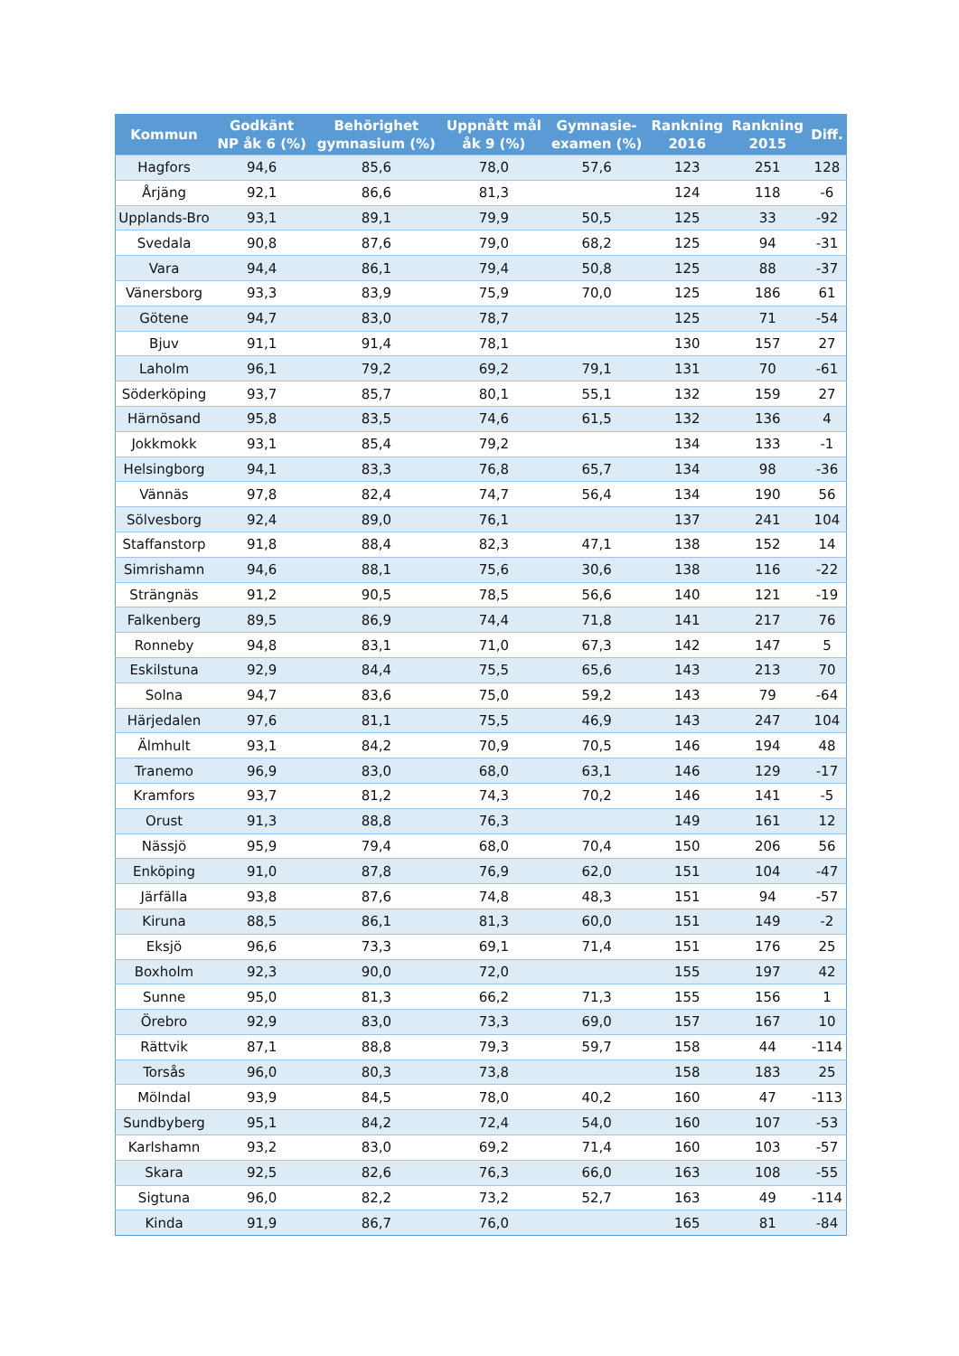| Kommun | Godkänt NP åk 6 (%) | Behörighet gymnasium (%) | Uppnått mål åk 9 (%) | Gymnasie- examen (%) | Rankning 2016 | Rankning 2015 | Diff. |
| --- | --- | --- | --- | --- | --- | --- | --- |
| Hagfors | 94,6 | 85,6 | 78,0 | 57,6 | 123 | 251 | 128 |
| Årjäng | 92,1 | 86,6 | 81,3 | | 124 | 118 | -6 |
| Upplands-Bro | 93,1 | 89,1 | 79,9 | 50,5 | 125 | 33 | -92 |
| Svedala | 90,8 | 87,6 | 79,0 | 68,2 | 125 | 94 | -31 |
| Vara | 94,4 | 86,1 | 79,4 | 50,8 | 125 | 88 | -37 |
| Vänersborg | 93,3 | 83,9 | 75,9 | 70,0 | 125 | 186 | 61 |
| Götene | 94,7 | 83,0 | 78,7 | | 125 | 71 | -54 |
| Bjuv | 91,1 | 91,4 | 78,1 | | 130 | 157 | 27 |
| Laholm | 96,1 | 79,2 | 69,2 | 79,1 | 131 | 70 | -61 |
| Söderköping | 93,7 | 85,7 | 80,1 | 55,1 | 132 | 159 | 27 |
| Härnösand | 95,8 | 83,5 | 74,6 | 61,5 | 132 | 136 | 4 |
| Jokkmokk | 93,1 | 85,4 | 79,2 | | 134 | 133 | -1 |
| Helsingborg | 94,1 | 83,3 | 76,8 | 65,7 | 134 | 98 | -36 |
| Vännäs | 97,8 | 82,4 | 74,7 | 56,4 | 134 | 190 | 56 |
| Sölvesborg | 92,4 | 89,0 | 76,1 | | 137 | 241 | 104 |
| Staffanstorp | 91,8 | 88,4 | 82,3 | 47,1 | 138 | 152 | 14 |
| Simrishamn | 94,6 | 88,1 | 75,6 | 30,6 | 138 | 116 | -22 |
| Strängnäs | 91,2 | 90,5 | 78,5 | 56,6 | 140 | 121 | -19 |
| Falkenberg | 89,5 | 86,9 | 74,4 | 71,8 | 141 | 217 | 76 |
| Ronneby | 94,8 | 83,1 | 71,0 | 67,3 | 142 | 147 | 5 |
| Eskilstuna | 92,9 | 84,4 | 75,5 | 65,6 | 143 | 213 | 70 |
| Solna | 94,7 | 83,6 | 75,0 | 59,2 | 143 | 79 | -64 |
| Härjedalen | 97,6 | 81,1 | 75,5 | 46,9 | 143 | 247 | 104 |
| Älmhult | 93,1 | 84,2 | 70,9 | 70,5 | 146 | 194 | 48 |
| Tranemo | 96,9 | 83,0 | 68,0 | 63,1 | 146 | 129 | -17 |
| Kramfors | 93,7 | 81,2 | 74,3 | 70,2 | 146 | 141 | -5 |
| Orust | 91,3 | 88,8 | 76,3 | | 149 | 161 | 12 |
| Nässjö | 95,9 | 79,4 | 68,0 | 70,4 | 150 | 206 | 56 |
| Enköping | 91,0 | 87,8 | 76,9 | 62,0 | 151 | 104 | -47 |
| Järfälla | 93,8 | 87,6 | 74,8 | 48,3 | 151 | 94 | -57 |
| Kiruna | 88,5 | 86,1 | 81,3 | 60,0 | 151 | 149 | -2 |
| Eksjö | 96,6 | 73,3 | 69,1 | 71,4 | 151 | 176 | 25 |
| Boxholm | 92,3 | 90,0 | 72,0 | | 155 | 197 | 42 |
| Sunne | 95,0 | 81,3 | 66,2 | 71,3 | 155 | 156 | 1 |
| Örebro | 92,9 | 83,0 | 73,3 | 69,0 | 157 | 167 | 10 |
| Rättvik | 87,1 | 88,8 | 79,3 | 59,7 | 158 | 44 | -114 |
| Torsås | 96,0 | 80,3 | 73,8 | | 158 | 183 | 25 |
| Mölndal | 93,9 | 84,5 | 78,0 | 40,2 | 160 | 47 | -113 |
| Sundbyberg | 95,1 | 84,2 | 72,4 | 54,0 | 160 | 107 | -53 |
| Karlshamn | 93,2 | 83,0 | 69,2 | 71,4 | 160 | 103 | -57 |
| Skara | 92,5 | 82,6 | 76,3 | 66,0 | 163 | 108 | -55 |
| Sigtuna | 96,0 | 82,2 | 73,2 | 52,7 | 163 | 49 | -114 |
| Kinda | 91,9 | 86,7 | 76,0 | | 165 | 81 | -84 |